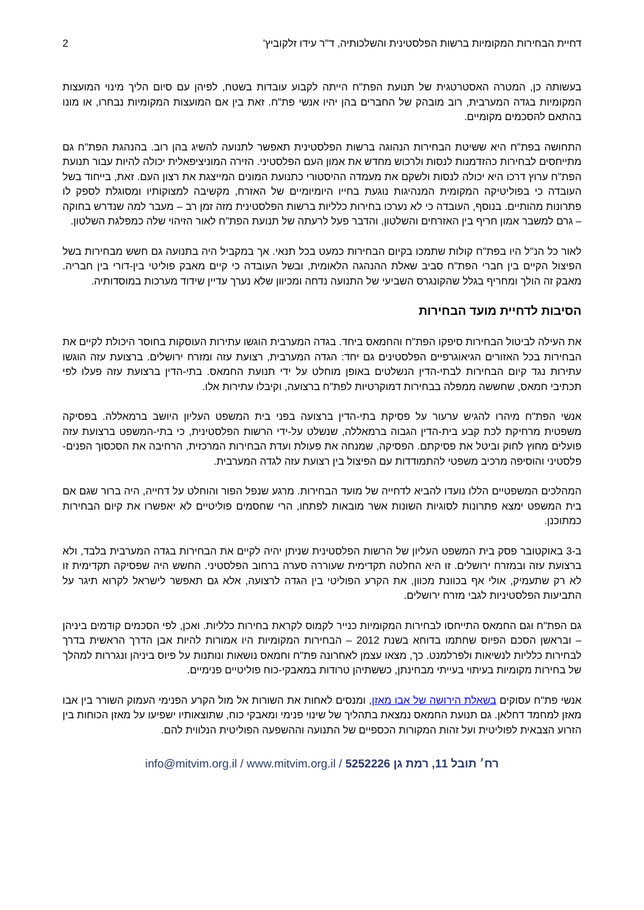דחיית הבחירות המקומיות ברשות הפלסטינית והשלכותיה, ד"ר עידו זלקוביץ' 2
בעשותה כן, המטרה האסטרטגית של תנועת הפת"ח הייתה לקבוע עובדות בשטח, לפיהן עם סיום הליך מינוי המועצות המקומיות בגדה המערבית, רוב מובהק של החברים בהן יהיו אנשי פת"ח. זאת בין אם המועצות המקומיות נבחרו, או מונו בהתאם להסכמים מקומיים.
התחושה בפת"ח היא ששיטת הבחירות הנהוגה ברשות הפלסטינית תאפשר לתנועה להשיג בהן רוב. בהנהגת הפת"ח גם מתייחסים לבחירות כהזדמנות לנסות ולרכוש מחדש את אמון העם הפלסטיני. הזירה המוניציפאלית יכולה להיות עבור תנועת הפת"ח ערוץ דרכו היא יכולה לנסות ולשקם את מעמדה ההיסטורי כתנועת המונים המייצגת את רצון העם. זאת, בייחוד בשל העובדה כי בפוליטיקה המקומית המנהיגות נוגעת בחייו היומיומיים של האזרח, מקשיבה למצוקותיו ומסוגלת לספק לו פתרונות מהותיים. בנוסף, העובדה כי לא נערכו בחירות כלליות ברשות הפלסטינית מזה זמן רב – מעבר למה שנדרש בחוקה – גרם למשבר אמון חריף בין האזרחים והשלטון, והדבר פעל לרעתה של תנועת הפת"ח לאור הזיהוי שלה כמפלגת השלטון.
לאור כל הנ"ל היו בפת"ח קולות שתמכו בקיום הבחירות כמעט בכל תנאי. אך במקביל היה בתנועה גם חשש מבחירות בשל הפיצול הקיים בין חברי הפת"ח סביב שאלת ההנהגה הלאומית, ובשל העובדה כי קיים מאבק פוליטי בין-דורי בין חבריה. מאבק זה הולך ומחריף בגלל שהקונגרס השביעי של התנועה נדחה ומכיוון שלא נערך עדיין שידוד מערכות במוסדותיה.
הסיבות לדחיית מועד הבחירות
את העילה לביטול הבחירות סיפקו הפת"ח והחמאס ביחד. בגדה המערבית הוגשו עתירות העוסקות בחוסר היכולת לקיים את הבחירות בכל האזורים הגיאוגרפיים הפלסטינים גם יחד: הגדה המערבית, רצועת עזה ומזרח ירושלים. ברצועת עזה הוגשו עתירות נגד קיום הבחירות לבתי-הדין הנשלטים באופן מוחלט על ידי תנועת החמאס. בתי-הדין ברצועת עזה פעלו לפי תכתיבי חמאס, שחששה ממפלה בבחירות דמוקרטיות לפת"ח ברצועה, וקיבלו עתירות אלו.
אנשי הפת"ח מיהרו להגיש ערעור על פסיקת בתי-הדין ברצועה בפני בית המשפט העליון היושב ברמאללה. בפסיקה משפטית מרחיקת לכת קבע בית-הדין הגבוה ברמאללה, שנשלט על-ידי הרשות הפלסטינית, כי בתי-המשפט ברצועת עזה פועלים מחוץ לחוק וביטל את פסיקתם. הפסיקה, שמנחה את פעולת ועדת הבחירות המרכזית, הרחיבה את הסכסוך הפנים-פלסטיני והוסיפה מרכיב משפטי להתמודדות עם הפיצול בין רצועת עזה לגדה המערבית.
המהלכים המשפטיים הללו נועדו להביא לדחייה של מועד הבחירות. מרגע שנפל הפור והוחלט על דחייה, היה ברור שגם אם בית המשפט ימצא פתרונות לסוגיות השונות אשר מובאות לפתחו, הרי שחסמים פוליטיים לא יאפשרו את קיום הבחירות כמתוכנן.
ב-3 באוקטובר פסק בית המשפט העליון של הרשות הפלסטינית שניתן יהיה לקיים את הבחירות בגדה המערבית בלבד, ולא ברצועת עזה ובמזרח ירושלים. זו היא החלטה תקדימית שעוררה סערה ברחוב הפלסטיני. החשש היה שפסיקה תקדימית זו לא רק שתעמיק, אולי אף בכוונת מכוון, את הקרע הפוליטי בין הגדה לרצועה, אלא גם תאפשר לישראל לקרוא תיגר על התביעות הפלסטיניות לגבי מזרח ירושלים.
גם הפת"ח וגם החמאס התייחסו לבחירות המקומיות כנייר לקמוס לקראת בחירות כלליות. ואכן, לפי הסכמים קודמים ביניהן – ובראשן הסכם הפיוס שחתמו בדוחא בשנת 2012 – הבחירות המקומיות היו אמורות להיות אבן הדרך הראשית בדרך לבחירות כלליות לנשיאות ולפרלמנט. כך, מצאו עצמן לאחרונה פת"ח וחמאס נושאות ונותנות על פיוס ביניהן ונגררות למהלך של בחירות מקומיות בעיתוי בעייתי מבחינתן, כששתיהן טרודות במאבקי-כוח פוליטיים פנימיים.
אנשי פת"ח עסוקים בשאלת הירושה של אבו מאזן, ומנסים לאחות את השורות אל מול הקרע הפנימי העמוק השורר בין אבו מאזן למחמד דחלאן. גם תנועת החמאס נמצאת בתהליך של שינוי פנימי ומאבקי כוח, שתוצאותיו ישפיעו על מאזן הכוחות בין הזרוע הצבאית לפוליטית ועל זהות המקורות הכספיים של התנועה וההשפעה הפוליטית הנלווית להם.
רח׳ תובל 11, רמת גן 5252226 / www.mitvim.org.il / info@mitvim.org.il